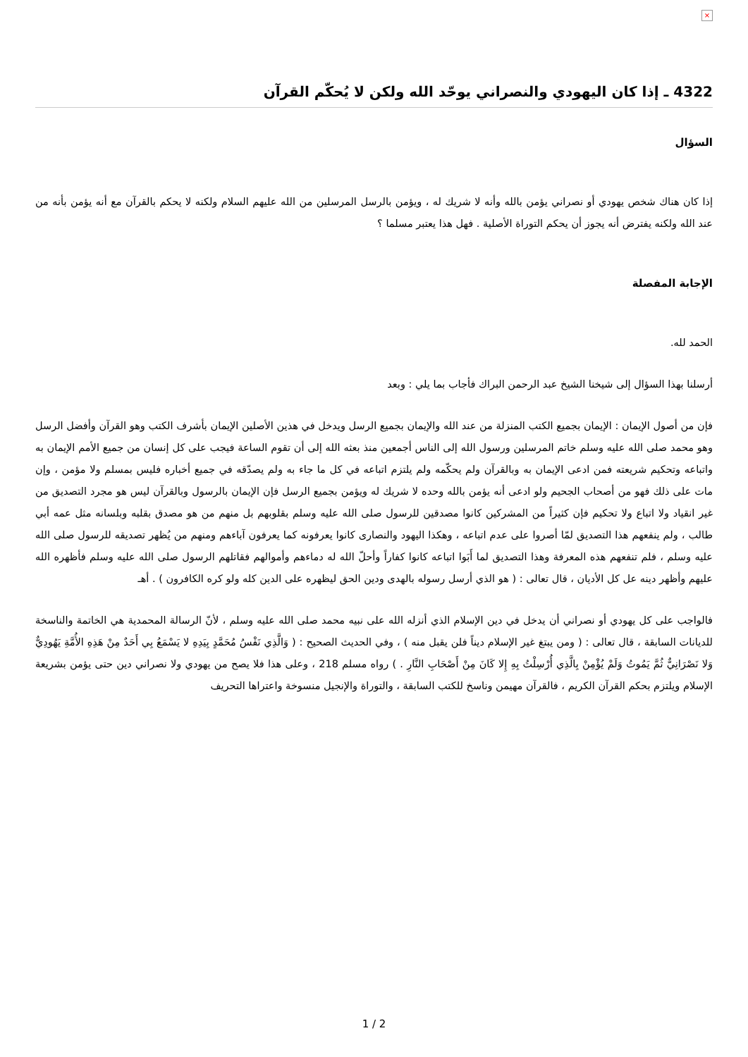×
4322 ـ إذا كان اليهودي والنصراني يوحّد الله ولكن لا يُحكّم القرآن
السؤال
إذا كان هناك شخص يهودي أو نصراني يؤمن بالله وأنه لا شريك له ، ويؤمن بالرسل المرسلين من الله عليهم السلام ولكنه لا يحكم بالقرآن مع أنه يؤمن بأنه من عند الله ولكنه يفترض أنه يجوز أن يحكم التوراة الأصلية . فهل هذا يعتبر مسلما ؟
الإجابة المفصلة
الحمد لله.
أرسلنا بهذا السؤال إلى شيخنا الشيخ عبد الرحمن البراك فأجاب بما يلي : وبعد
فإن من أصول الإيمان : الإيمان بجميع الكتب المنزلة من عند الله والإيمان بجميع الرسل ويدخل في هذين الأصلين الإيمان بأشرف الكتب وهو القرآن وأفضل الرسل وهو محمد صلى الله عليه وسلم خاتم المرسلين ورسول الله إلى الناس أجمعين منذ بعثه الله إلى أن تقوم الساعة فيجب على كل إنسان من جميع الأمم الإيمان به واتباعه وتحكيم شريعته فمن ادعى الإيمان به وبالقرآن ولم يحكّمه ولم يلتزم اتباعه في كل ما جاء به ولم يصدّقه في جميع أخباره فليس بمسلم ولا مؤمن ، وإن مات على ذلك فهو من أصحاب الجحيم ولو ادعى أنه يؤمن بالله وحده لا شريك له ويؤمن بجميع الرسل فإن الإيمان بالرسول وبالقرآن ليس هو مجرد التصديق من غير انقياد ولا اتباع ولا تحكيم فإن كثيراً من المشركين كانوا مصدقين للرسول صلى الله عليه وسلم بقلوبهم بل منهم من هو مصدق بقلبه وبلسانه مثل عمه أبي طالب ، ولم ينفعهم هذا التصديق لمّا أصروا على عدم اتباعه ، وهكذا اليهود والنصارى كانوا يعرفونه كما يعرفون آباءهم ومنهم من يُظهر تصديقه للرسول صلى الله عليه وسلم ، فلم تنفعهم هذه المعرفة وهذا التصديق لما أَبَوا اتباعه كانوا كفاراً وأحلّ الله له دماءهم وأموالهم فقاتلهم الرسول صلى الله عليه وسلم فأظهره الله عليهم وأظهر دينه عل كل الأديان ، قال تعالى : ( هو الذي أرسل رسوله بالهدى ودين الحق ليظهره على الدين كله ولو كره الكافرون ) . أهـ
فالواجب على كل يهودي أو نصراني أن يدخل في دين الإسلام الذي أنزله الله على نبيه محمد صلى الله عليه وسلم ، لأنّ الرسالة المحمدية هي الخاتمة والناسخة للديانات السابقة ، قال تعالى : ( ومن يبتغ غير الإسلام ديناً فلن يقبل منه ) ، وفي الحديث الصحيح : ( وَالَّذِي نَفْسُ مُحَمَّدٍ بِيَدِهِ لا يَسْمَعُ بِي أَحَدٌ مِنْ هَذِهِ الأُمَّةِ يَهُودِيٌّ وَلا نَصْرَانِيٌّ ثُمَّ يَمُوتُ وَلَمْ يُؤْمِنْ بِالَّذِي أُرْسِلْتُ بِهِ إِلا كَانَ مِنْ أَصْحَابِ النَّارِ . ) رواه مسلم 218 ، وعلى هذا فلا يصح من يهودي ولا نصراني دين حتى يؤمن بشريعة الإسلام ويلتزم بحكم القرآن الكريم ، فالقرآن مهيمن وناسخ للكتب السابقة ، والتوراة والإنجيل منسوخة واعتراها التحريف
1 / 2